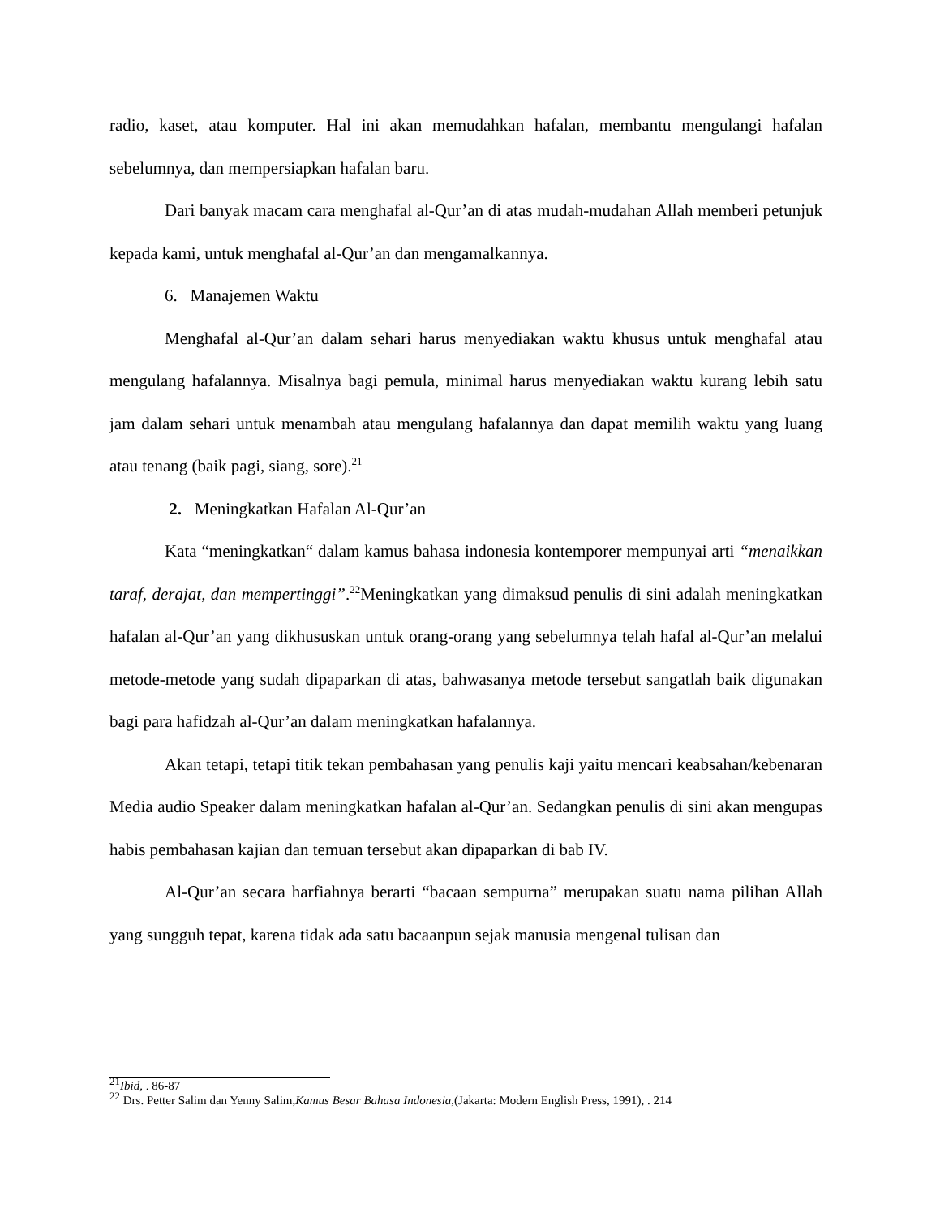radio, kaset, atau komputer. Hal ini akan memudahkan hafalan, membantu mengulangi hafalan sebelumnya, dan mempersiapkan hafalan baru.
Dari banyak macam cara menghafal al-Qur’an di atas mudah-mudahan Allah memberi petunjuk kepada kami, untuk menghafal al-Qur’an dan mengamalkannya.
6. Manajemen Waktu
Menghafal al-Qur’an dalam sehari harus menyediakan waktu khusus untuk menghafal atau mengulang hafalannya. Misalnya bagi pemula, minimal harus menyediakan waktu kurang lebih satu jam dalam sehari untuk menambah atau mengulang hafalannya dan dapat memilih waktu yang luang atau tenang (baik pagi, siang, sore).<sup>21</sup>
2. Meningkatkan Hafalan Al-Qur’an
Kata “meningkatkan“ dalam kamus bahasa indonesia kontemporer mempunyai arti “menaikkan taraf, derajat, dan mempertinggi”.<sup>22</sup>Meningkatkan yang dimaksud penulis di sini adalah meningkatkan hafalan al-Qur’an yang dikhususkan untuk orang-orang yang sebelumnya telah hafal al-Qur’an melalui metode-metode yang sudah dipaparkan di atas, bahwasanya metode tersebut sangatlah baik digunakan bagi para hafidzah al-Qur’an dalam meningkatkan hafalannya.
Akan tetapi, tetapi titik tekan pembahasan yang penulis kaji yaitu mencari keabsahan/kebenaran Media audio Speaker dalam meningkatkan hafalan al-Qur’an. Sedangkan penulis di sini akan mengupas habis pembahasan kajian dan temuan tersebut akan dipaparkan di bab IV.
Al-Qur’an secara harfiahnya berarti “bacaan sempurna” merupakan suatu nama pilihan Allah yang sungguh tepat, karena tidak ada satu bacaanpun sejak manusia mengenal tulisan dan
<sup>21</sup> Ibid, . 86-87
<sup>22</sup> Drs. Petter Salim dan Yenny Salim,Kamus Besar Bahasa Indonesia,(Jakarta: Modern English Press, 1991), . 214